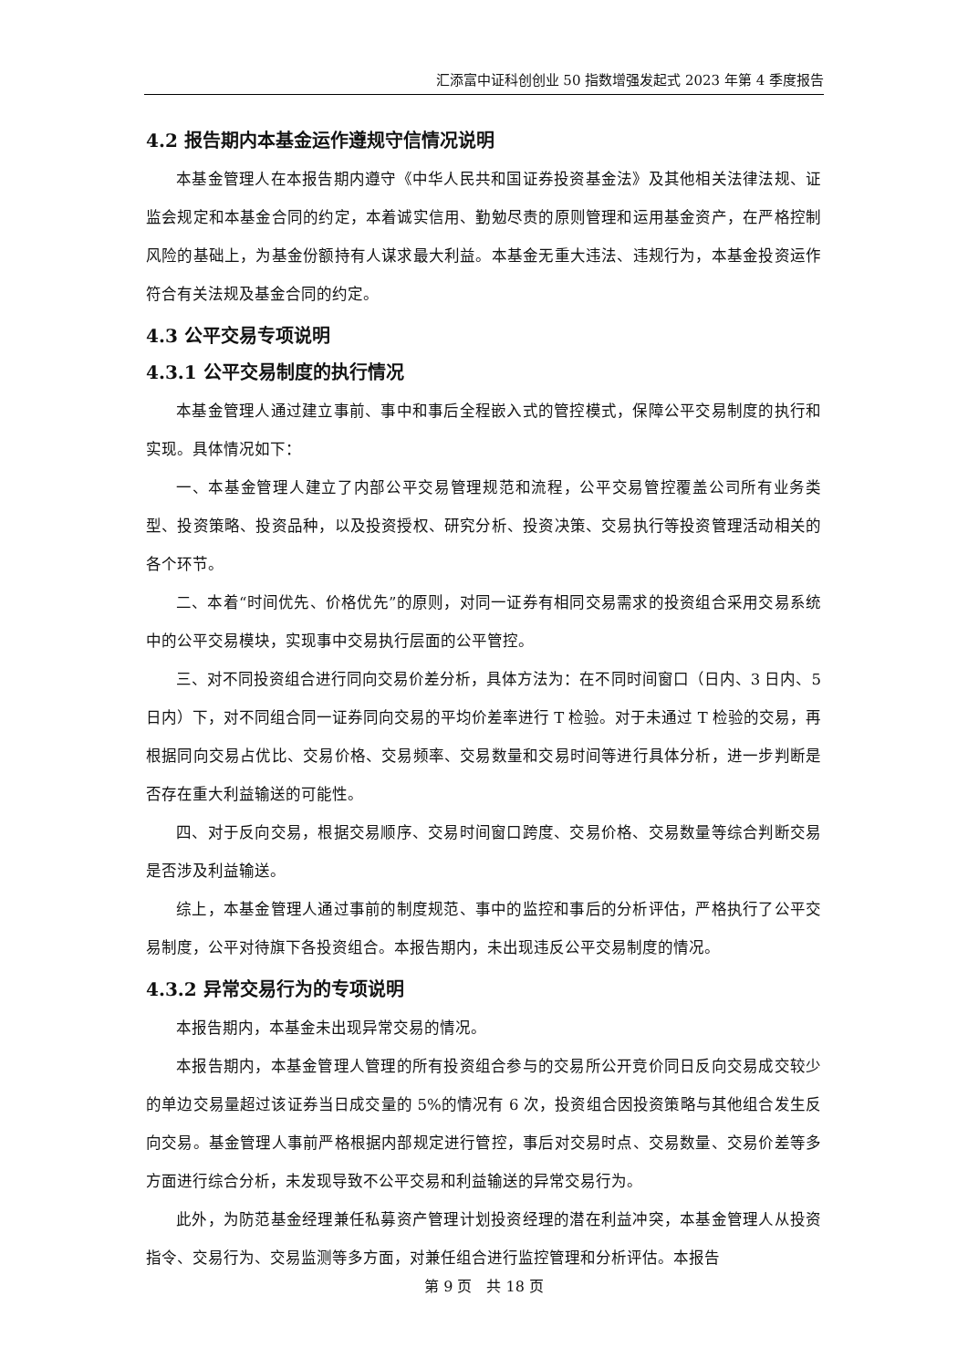汇添富中证科创创业 50 指数增强发起式 2023 年第 4 季度报告
4.2 报告期内本基金运作遵规守信情况说明
本基金管理人在本报告期内遵守《中华人民共和国证券投资基金法》及其他相关法律法规、证监会规定和本基金合同的约定，本着诚实信用、勤勉尽责的原则管理和运用基金资产，在严格控制风险的基础上，为基金份额持有人谋求最大利益。本基金无重大违法、违规行为，本基金投资运作符合有关法规及基金合同的约定。
4.3 公平交易专项说明
4.3.1 公平交易制度的执行情况
本基金管理人通过建立事前、事中和事后全程嵌入式的管控模式，保障公平交易制度的执行和实现。具体情况如下：
一、本基金管理人建立了内部公平交易管理规范和流程，公平交易管控覆盖公司所有业务类型、投资策略、投资品种，以及投资授权、研究分析、投资决策、交易执行等投资管理活动相关的各个环节。
二、本着“时间优先、价格优先”的原则，对同一证券有相同交易需求的投资组合采用交易系统中的公平交易模块，实现事中交易执行层面的公平管控。
三、对不同投资组合进行同向交易价差分析，具体方法为：在不同时间窗口（日内、3 日内、5 日内）下，对不同组合同一证券同向交易的平均价差率进行 T 检验。对于未通过 T 检验的交易，再根据同向交易占优比、交易价格、交易频率、交易数量和交易时间等进行具体分析，进一步判断是否存在重大利益输送的可能性。
四、对于反向交易，根据交易顺序、交易时间窗口跨度、交易价格、交易数量等综合判断交易是否涉及利益输送。
综上，本基金管理人通过事前的制度规范、事中的监控和事后的分析评估，严格执行了公平交易制度，公平对待旗下各投资组合。本报告期内，未出现违反公平交易制度的情况。
4.3.2 异常交易行为的专项说明
本报告期内，本基金未出现异常交易的情况。
本报告期内，本基金管理人管理的所有投资组合参与的交易所公开竞价同日反向交易成交较少的单边交易量超过该证券当日成交量的 5%的情况有 6 次，投资组合因投资策略与其他组合发生反向交易。基金管理人事前严格根据内部规定进行管控，事后对交易时点、交易数量、交易价差等多方面进行综合分析，未发现导致不公平交易和利益输送的异常交易行为。
此外，为防范基金经理兼任私募资产管理计划投资经理的潜在利益冲突，本基金管理人从投资指令、交易行为、交易监测等多方面，对兼任组合进行监控管理和分析评估。本报告
第 9 页　共 18 页